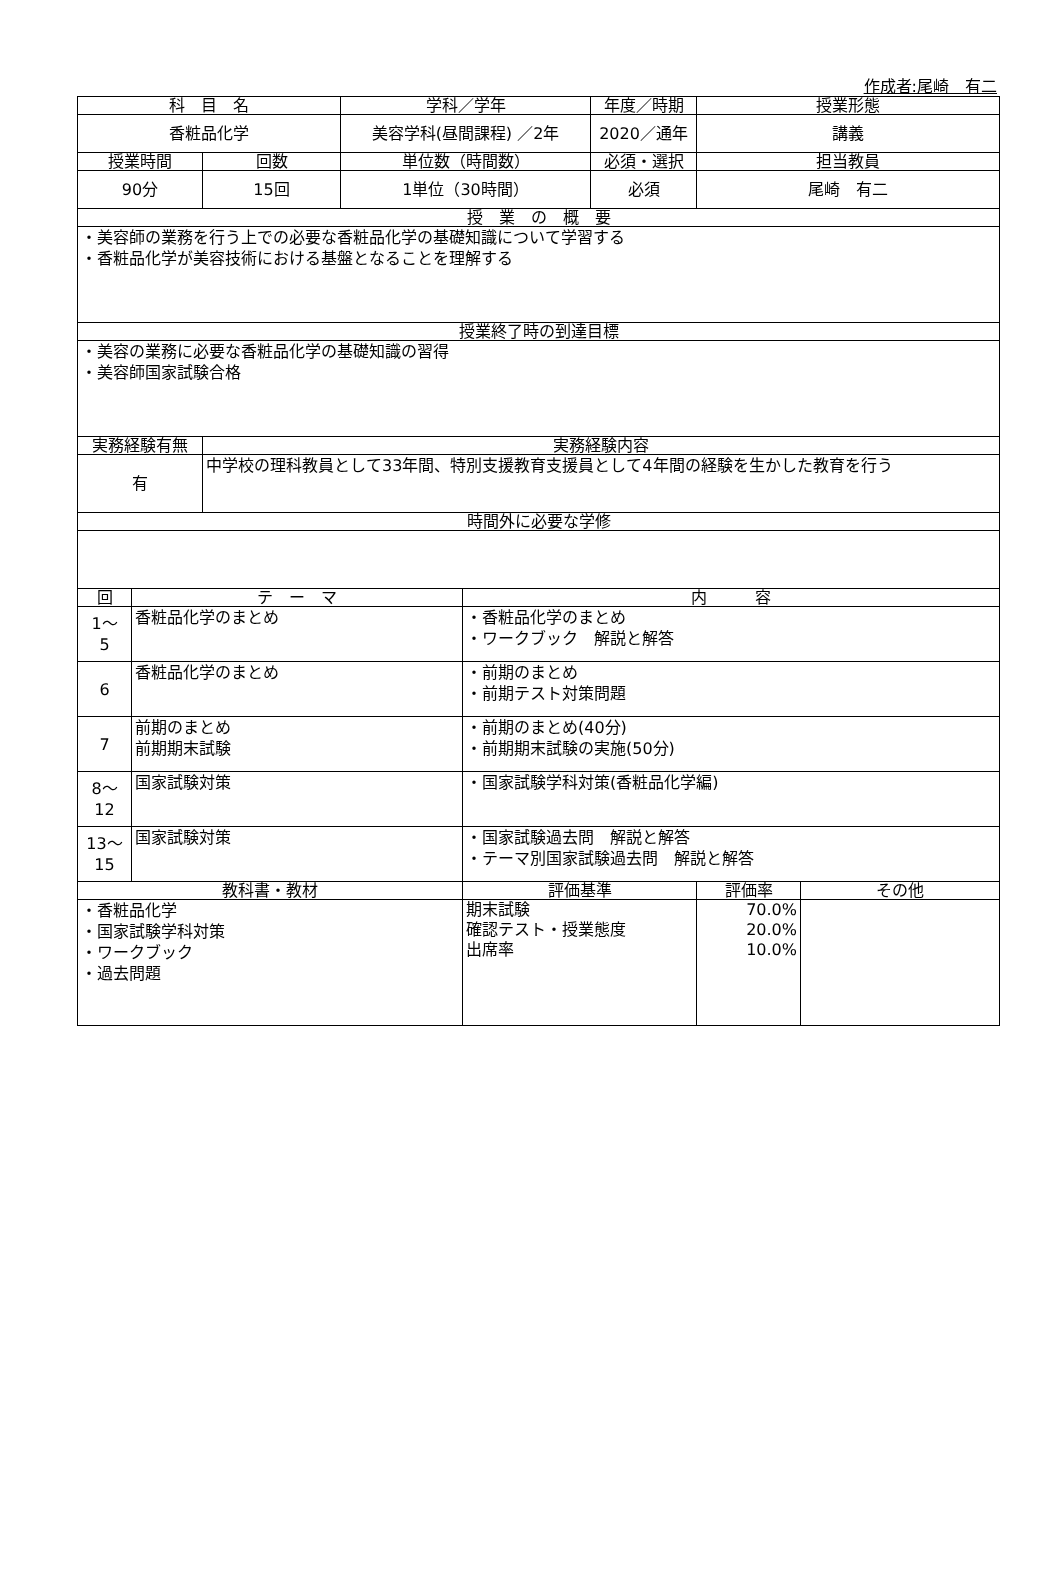作成者:尾崎　有二
| 科 目 名 | | | 学科／学年 | | 年度／時期 | 授業形態 |
| --- | --- | --- | --- | --- | --- | --- |
| 香粧品化学 | | | 美容学科(昼間課程) ／2年 | | 2020／通年 | 講義 |
| 授業時間 | | 回数 | 単位数（時間数） | | 必須・選択 | 担当教員 |
| 90分 | | 15回 | 1単位（30時間） | | 必須 | 尾崎 有二 |
| 授 業 の 概 要 | | | | | | |
| ・美容師の業務を行う上での必要な香粧品化学の基礎知識について学習する ・香粧品化学が美容技術における基盤となることを理解する | | | | | | |
| 授業終了時の到達目標 | | | | | | |
| ・美容の業務に必要な香粧品化学の基礎知識の習得 ・美容師国家試験合格 | | | | | | |
| 実務経験有無 | | 実務経験内容 | | | | |
| 有 | | 中学校の理科教員として33年間、特別支援教育支援員として4年間の経験を生かした教育を行う | | | | |
| 時間外に必要な学修 | | | | | | |
| 回 | テ ー マ | | | 内 容 | | |
| 1～ 5 | 香粧品化学のまとめ | | | ・香粧品化学のまとめ ・ワークブック 解説と解答 | | |
| 6 | 香粧品化学のまとめ | | | ・前期のまとめ ・前期テスト対策問題 | | |
| 7 | 前期のまとめ 前期期末試験 | | | ・前期のまとめ(40分) ・前期期末試験の実施(50分) | | |
| 8～ 12 | 国家試験対策 | | | ・国家試験学科対策(香粧品化学編) | | |
| 13～ 15 | 国家試験対策 | | | ・国家試験過去問 解説と解答 ・テーマ別国家試験過去問 解説と解答 | | |
| 教科書・教材 | | | | 評価基準 | | / 評価率 / その他 / / --- / --- / |
| ・香粧品化学 ・国家試験学科対策 ・ワークブック ・過去問題 | | | | 期末試験 確認テスト・授業態度 出席率 | | / 70.0% 20.0% 10.0% / / |